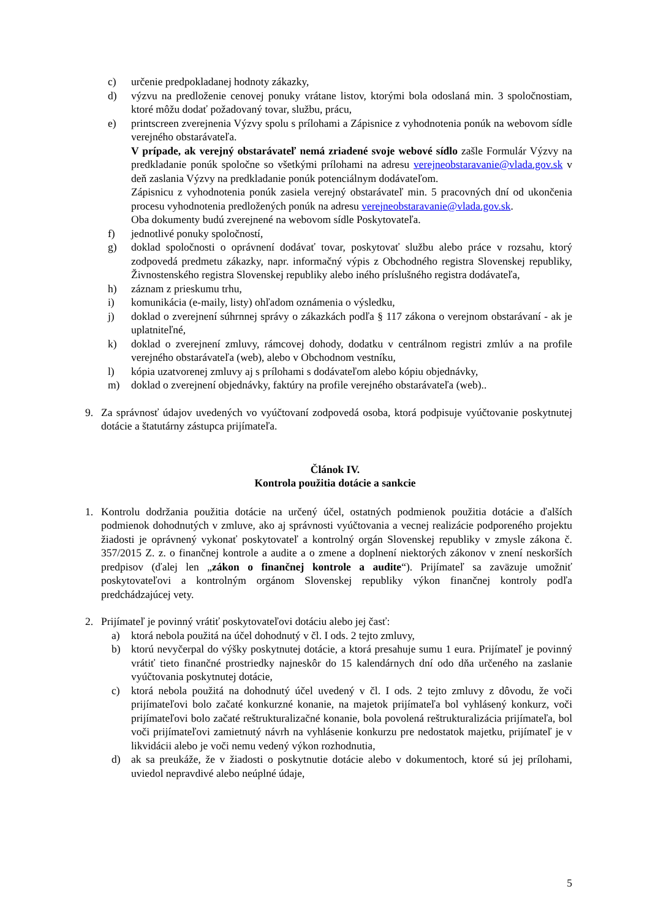c) určenie predpokladanej hodnoty zákazky,
d) výzvu na predloženie cenovej ponuky vrátane listov, ktorými bola odoslaná min. 3 spoločnostiam, ktoré môžu dodať požadovaný tovar, službu, prácu,
e) printscreen zverejnenia Výzvy spolu s prílohami a Zápisnice z vyhodnotenia ponúk na webovom sídle verejného obstarávateľa.
V prípade, ak verejný obstarávateľ nemá zriadené svoje webové sídlo zašle Formulár Výzvy na predkladanie ponúk spoločne so všetkými prílohami na adresu verejneobstaravanie@vlada.gov.sk v deň zaslania Výzvy na predkladanie ponúk potenciálnym dodávateľom.
Zápisnicu z vyhodnotenia ponúk zasiela verejný obstarávateľ min. 5 pracovných dní od ukončenia procesu vyhodnotenia predložených ponúk na adresu verejneobstaravanie@vlada.gov.sk.
Oba dokumenty budú zverejnené na webovom sídle Poskytovateľa.
f) jednotlivé ponuky spoločností,
g) doklad spoločnosti o oprávnení dodávať tovar, poskytovať službu alebo práce v rozsahu, ktorý zodpovedá predmetu zákazky, napr. informačný výpis z Obchodného registra Slovenskej republiky, Živnostenského registra Slovenskej republiky alebo iného príslušného registra dodávateľa,
h) záznam z prieskumu trhu,
i) komunikácia (e-maily, listy) ohľadom oznámenia o výsledku,
j) doklad o zverejnení súhrnnej správy o zákazkách podľa § 117 zákona o verejnom obstarávaní - ak je uplatniteľné,
k) doklad o zverejnení zmluvy, rámcovej dohody, dodatku v centrálnom registri zmlúv a na profile verejného obstarávateľa (web), alebo v Obchodnom vestníku,
l) kópia uzatvorenej zmluvy aj s prílohami s dodávateľom alebo kópiu objednávky,
m) doklad o zverejnení objednávky, faktúry na profile verejného obstarávateľa (web)..
9. Za správnosť údajov uvedených vo vyúčtovaní zodpovedá osoba, ktorá podpisuje vyúčtovanie poskytnutej dotácie a štatutárny zástupca prijímateľa.
Článok IV.
Kontrola použitia dotácie a sankcie
1. Kontrolu dodržania použitia dotácie na určený účel, ostatných podmienok použitia dotácie a ďalších podmienok dohodnutých v zmluve, ako aj správnosti vyúčtovania a vecnej realizácie podporeného projektu žiadosti je oprávnený vykonať poskytovateľ a kontrolný orgán Slovenskej republiky v zmysle zákona č. 357/2015 Z. z. o finančnej kontrole a audite a o zmene a doplnení niektorých zákonov v znení neskorších predpisov (ďalej len „zákon o finančnej kontrole a audite“). Prijímateľ sa zaväzuje umožniť poskytovateľovi a kontrolným orgánom Slovenskej republiky výkon finančnej kontroly podľa predchádzajúcej vety.
2. Prijímateľ je povinný vrátiť poskytovateľovi dotáciu alebo jej časť:
a) ktorá nebola použitá na účel dohodnutý v čl. I ods. 2 tejto zmluvy,
b) ktorú nevyčerpal do výšky poskytnutej dotácie, a ktorá presahuje sumu 1 eura. Prijímateľ je povinný vrátiť tieto finančné prostriedky najneskôr do 15 kalendárnych dní odo dňa určeného na zaslanie vyúčtovania poskytnutej dotácie,
c) ktorá nebola použitá na dohodnutý účel uvedený v čl. I ods. 2 tejto zmluvy z dôvodu, že voči prijímateľovi bolo začaté konkurzné konanie, na majetok prijímateľa bol vyhlásený konkurz, voči prijímateľovi bolo začaté reštrukturalizačné konanie, bola povolená reštrukturalizácia prijímateľa, bol voči prijímateľovi zamietnutý návrh na vyhlásenie konkurzu pre nedostatok majetku, prijímateľ je v likvidácii alebo je voči nemu vedený výkon rozhodnutia,
d) ak sa preukáže, že v žiadosti o poskytnutie dotácie alebo v dokumentoch, ktoré sú jej prílohami, uviedol nepravdivé alebo neúplné údaje,
5